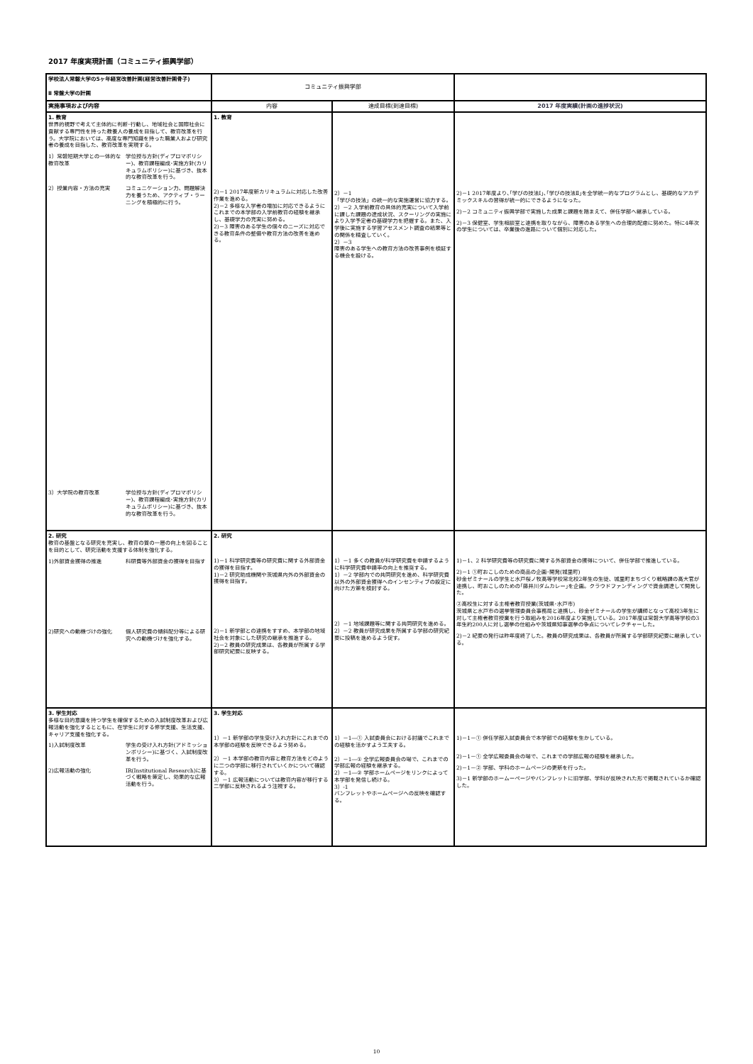2017 年度実現計画（コミュニティ振興学部）
| 学校法人常磐大学の5ヶ年経営改善計画(経営改善計画骨子) Ⅱ 常盤大学の計画 | コミュニティ振興学部 | | |
| 実施事項および内容 | 内容 | 達成目標(到達目標) | 2017 年度実績(計画の進捗状況) |
| 1. 教育 世界的視野で考えて主体的に判断･行動し、地域社会と国際社会に貢献する専門性を持った教養人の養成を目指して、教育改革を行う。大学院においては、高度な専門知識を持った職業人および研究者の養成を目指した、教育改革を実現する。 1）常磐短期大学との一体的な教育改革 学位授与方針(ディプロマポリシー)、教育課程編成･実施方針(カリキュラムポリシー)に基づき、抜本的な教育改革を行う。 2）授業内容・方法の充実 コミュニケーション力、問題解決力を養うため、アクティブ・ラーニングを積極的に行う。 3）大学院の教育改革 学位授与方針(ディプロマポリシー)、教育課程編成･実施方針(カリキュラムポリシー)に基づき、抜本的な教育改革を行う。 | 1. 教育 2)－1 2017年度新カリキュラムに対応した改善作業を進める。 2)－2 多様な入学者の増加に対応できるようにこれまでの本学部の入学前教育の経験を継承し、基礎学力の充実に努める。 2)－3 障害のある学生の個々のニーズに対応できる教育条件の整備や教育方法の改善を進める。 | 2）－1 「学びの技法」の統一的な実施運営に協力する。 2）－2 入学前教育の具体的充実について入学前に課した課題の達成状況、スクーリングの実施により入学予定者の基礎学力を把握する。また、入学後に実施する学習アセスメント調査の結果等との関係を精査していく。 2）－3 障害のある学生への教育方法の改善事例を検証する機会を設ける。 | 2)－1 2017年度より､｢学びの技法Ⅰ｣､｢学びの技法Ⅱ｣を全学統一的なプログラムとし、基礎的なアカデミックスキルの習得が統一的にできるようになった。 2)－2 コミュニティ振興学部で実施した成果と課題を踏まえて、併任学部へ継承している。 2)－3 保健室、学生相談室と連携を取りながら、障害のある学生への合理的配慮に努めた。特に4年次の学生については、卒業後の進路について個別に対応した。 |
| 2. 研究 教育の基盤となる研究を充実し、教育の質の一層の向上を図ることを目的として、研究活動を支援する体制を強化する。 1)外部資金獲得の推進 科研費等外部資金の獲得を目指す 2)研究への動機づけの強化 個人研究費の傾斜配分等による研究への動機づけを強化する。 | 2. 研究 1)－1 科学研究費等の研究費に関する外部資金の獲得を目指す。 1)－2 研究助成機関や茨城県内外の外部資金の獲得を目指す。 2)－1 新学部との連携をすすめ、本学部の地域社会を対象にした研究の継承を推進する。 2)－2 教員の研究成果は、各教員が所属する学部研究紀要に反映する。 | 1）－1 多くの教員が科学研究費を申請するように科学研究費申請率の向上を推奨する。 1）－2 学部内での共同研究を進め、科学研究費以外の外部資金獲得へのインセンティブの設定に向けた方策を検討する。 2）－1 地域課題等に関する共同研究を進める。 2）－2 教員が研究成果を所属する学部の研究紀要に投稿を進めるよう促す。 | 1)－1、2 科学研究費等の研究費に関する外部資金の獲得について、併任学部で推進している。 2)－1 ①町おこしのための商品の企画･開発(城里町) 砂金ゼミナールの学生と水戸桜ノ牧高等学校常北校2年生の生徒、城里町まちづくり戦略課の高大官が連携し、町おこしのための｢藤井川ダムカレー｣を企画。クラウドファンディングで資金調達して開発した。 ②高校生に対する主権者教育授業(茨城県･水戸市) 茨城県と水戸市の選挙管理委員会事務局と連携し、砂金ゼミナールの学生が講師となって高校3年生に対して主権者教育授業を行う取組みを2016年度より実施している。2017年度は常磐大学高等学校の3年生約200人に対し選挙の仕組みや茨城県知事選挙の争点についてレクチャーした。 2)－2 紀要の発行は昨年度終了した。教員の研究成果は、各教員が所属する学部研究紀要に継承している。 |
| 3. 学生対応 多様な目的意識を持つ学生を確保するための入試制度改革および広報活動を強化するとともに、在学生に対する修学支援、生活支援、キャリア支援を強化する。 1)入試制度改革 学生の受け入れ方針(アドミッションポリシー)に基づく、入試制度改革を行う。 2)広報活動の強化 IR(Institutional Research)に基づく戦略を策定し、効果的な広報活動を行う。 | 3. 学生対応 1）－1 新学部の学生受け入れ方針にこれまでの本学部の経験を反映できるよう努める。 2）－1 本学部の教育内容と教育方法をどのように二つの学部に移行されていくかについて確認する。 3）－1 広報活動については教育内容が移行する二学部に反映されるよう注視する。 | 1）－1―① 入試委員会における討議でこれまでの経験を活かすよう工夫する。 2）－1―① 全学広報委員会の場で、これまでの学部広報の経験を継承する。 2）－1―② 学部ホームページをリンクによって本学部を発信し続ける。 3）-1 パンフレットやホームページへの反映を確認する。 | 1)－1－① 併任学部入試委員会で本学部での経験を生かしている。 2)－1－① 全学広報委員会の場で、これまでの学部広報の経験を継承した。 2)－1－② 学部、学科のホームページの更新を行った。 3)－1 新学部のホームーページやパンフレットに旧学部、学科が反映された形で掲載されているか確認した。 |
10